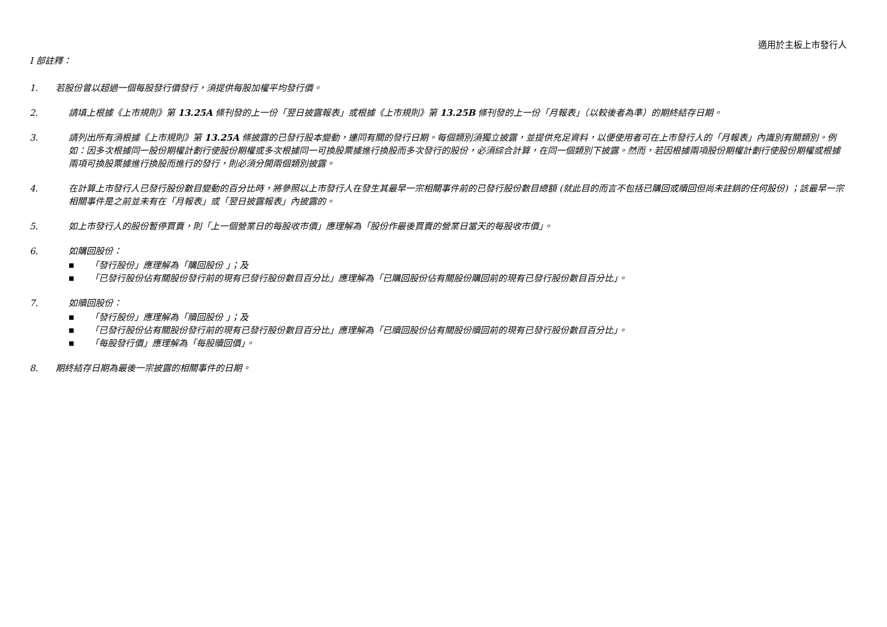適用於主板上市發行人
I 部註釋：
1. 若股份曾以超過一個每股發行價發行，須提供每股加權平均發行價。
2. 請填上根據《上市規則》第 13.25A 條刊發的上一份「翌日披露報表」或根據《上市規則》第 13.25B 條刊發的上一份「月報表」（以較後者為準）的期終結存日期。
3. 請列出所有須根據《上市規則》第 13.25A 條披露的已發行股本變動，連同有關的發行日期。每個類別須獨立披露，並提供充足資料，以便使用者可在上市發行人的「月報表」內識別有關類別。例如：因多次根據同一股份期權計劃行使股份期權或多次根據同一可換股票據進行換股而多次發行的股份，必須綜合計算，在同一個類別下披露。然而，若因根據兩項股份期權計劃行使股份期權或根據兩項可換股票據進行換股而進行的發行，則必須分開兩個類別披露。
4. 在計算上市發行人已發行股份數目變動的百分比時，將參照以上市發行人在發生其最早一宗相關事件前的已發行股份數目總額 (就此目的而言不包括已購回或贖回但尚未註銷的任何股份) ；該最早一宗相關事件是之前並未有在「月報表」或「翌日披露報表」內披露的。
5. 如上市發行人的股份暫停買賣，則「上一個營業日的每股收市價」應理解為「股份作最後買賣的營業日當天的每股收市價」。
6. 如購回股份：
■ 「發行股份」應理解為「購回股份 」；及
■ 「已發行股份佔有關股份發行前的現有已發行股份數目百分比」應理解為「已購回股份佔有關股份購回前的現有已發行股份數目百分比」。
7. 如贖回股份：
■ 「發行股份」應理解為「贖回股份 」；及
■ 「已發行股份佔有關股份發行前的現有已發行股份數目百分比」應理解為「已贖回股份佔有關股份贖回前的現有已發行股份數目百分比」。
■ 「每股發行價」應理解為「每股贖回價」。
8. 期終結存日期為最後一宗披露的相關事件的日期。